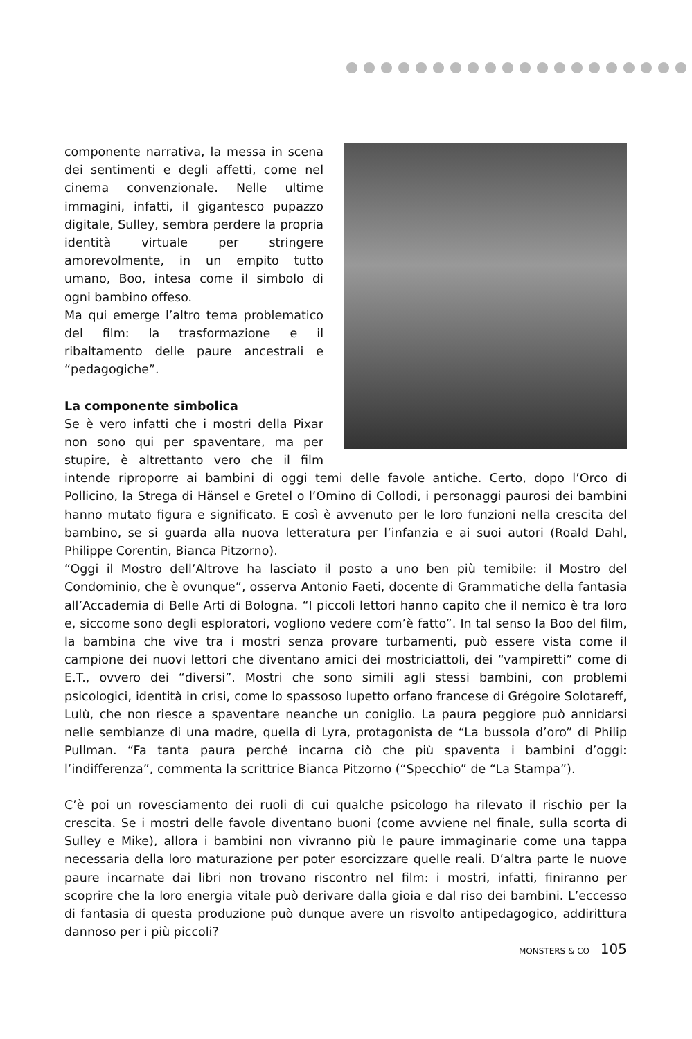componente narrativa, la messa in scena dei sentimenti e degli affetti, come nel cinema convenzionale. Nelle ultime immagini, infatti, il gigantesco pupazzo digitale, Sulley, sembra perdere la propria identità virtuale per stringere amorevolmente, in un empito tutto umano, Boo, intesa come il simbolo di ogni bambino offeso.
Ma qui emerge l’altro tema problematico del film: la trasformazione e il ribaltamento delle paure ancestrali e “pedagogiche”.
La componente simbolica
Se è vero infatti che i mostri della Pixar non sono qui per spaventare, ma per stupire, è altrettanto vero che il film intende riproporre ai bambini di oggi temi delle favole antiche. Certo, dopo l’Orco di Pollicino, la Strega di Hänsel e Gretel o l’Omino di Collodi, i personaggi paurosi dei bambini hanno mutato figura e significato. E così è avvenuto per le loro funzioni nella crescita del bambino, se si guarda alla nuova letteratura per l’infanzia e ai suoi autori (Roald Dahl, Philippe Corentin, Bianca Pitzorno).
“Oggi il Mostro dell’Altrove ha lasciato il posto a uno ben più temibile: il Mostro del Condominio, che è ovunque”, osserva Antonio Faeti, docente di Grammatiche della fantasia all’Accademia di Belle Arti di Bologna. “I piccoli lettori hanno capito che il nemico è tra loro e, siccome sono degli esploratori, vogliono vedere com’è fatto”. In tal senso la Boo del film, la bambina che vive tra i mostri senza provare turbamenti, può essere vista come il campione dei nuovi lettori che diventano amici dei mostriciattoli, dei “vampiretti” come di E.T., ovvero dei “diversi”. Mostri che sono simili agli stessi bambini, con problemi psicologici, identità in crisi, come lo spassoso lupetto orfano francese di Grégoire Solotareff, Lulù, che non riesce a spaventare neanche un coniglio. La paura peggiore può annidarsi nelle sembianze di una madre, quella di Lyra, protagonista de “La bussola d’oro” di Philip Pullman. “Fa tanta paura perché incarna ciò che più spaventa i bambini d’oggi: l’indifferenza”, commenta la scrittrice Bianca Pitzorno (“Specchio” de “La Stampa”).
C’è poi un rovesciamento dei ruoli di cui qualche psicologo ha rilevato il rischio per la crescita. Se i mostri delle favole diventano buoni (come avviene nel finale, sulla scorta di Sulley e Mike), allora i bambini non vivranno più le paure immaginarie come una tappa necessaria della loro maturazione per poter esorcizzare quelle reali. D’altra parte le nuove paure incarnate dai libri non trovano riscontro nel film: i mostri, infatti, finiranno per scoprire che la loro energia vitale può derivare dalla gioia e dal riso dei bambini. L’eccesso di fantasia di questa produzione può dunque avere un risvolto antipedagogico, addirittura dannoso per i più piccoli?
MONSTERS & CO 105